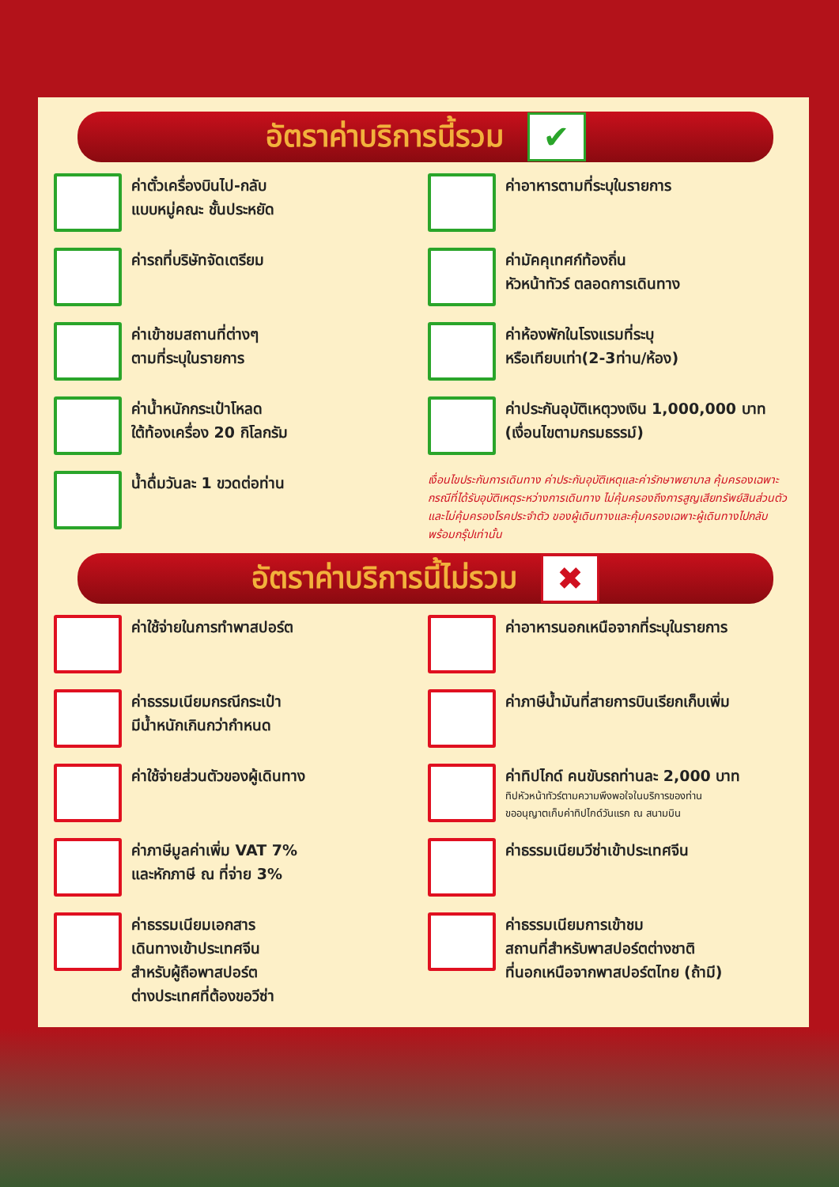อัตราค่าบริการนี้รวม
✔
ค่าตั๋วเครื่องบินไป-กลับ
แบบหมู่คณะ ชั้นประหยัด
ค่ารถที่บริษัทจัดเตรียม
ค่าเข้าชมสถานที่ต่างๆ
ตามที่ระบุในรายการ
ค่าน้ำหนักกระเป๋าโหลด
ใต้ท้องเครื่อง 20 กิโลกรัม
น้ำดื่มวันละ 1 ขวดต่อท่าน
ค่าอาหารตามที่ระบุในรายการ
ค่ามัคคุเทศก์ท้องถิ่น
หัวหน้าทัวร์ ตลอดการเดินทาง
ค่าห้องพักในโรงแรมที่ระบุ
หรือเทียบเท่า(2-3ท่าน/ห้อง)
ค่าประกันอุบัติเหตุวงเงิน 1,000,000 บาท
(เงื่อนไขตามกรมธรรม์)
เงื่อนไขประกันการเดินทาง ค่าประกันอุบัติเหตุและค่ารักษาพยาบาล คุ้มครองเฉพาะกรณีที่ได้รับอุบัติเหตุระหว่างการเดินทาง ไม่คุ้มครองถึงการสูญเสียทรัพย์สินส่วนตัวและไม่คุ้มครองโรคประจำตัว ของผู้เดินทางและคุ้มครองเฉพาะผู้เดินทางไปกลับพร้อมกรุ๊ปเท่านั้น
อัตราค่าบริการนี้ไม่รวม
✖
ค่าใช้จ่ายในการทำพาสปอร์ต
ค่าธรรมเนียมกรณีกระเป๋า
มีน้ำหนักเกินกว่ากำหนด
ค่าใช้จ่ายส่วนตัวของผู้เดินทาง
ค่าภาษีมูลค่าเพิ่ม VAT 7%
และหักภาษี ณ ที่จ่าย 3%
ค่าธรรมเนียมเอกสาร
เดินทางเข้าประเทศจีน
สำหรับผู้ถือพาสปอร์ต
ต่างประเทศที่ต้องขอวีซ่า
ค่าอาหารนอกเหนือจากที่ระบุในรายการ
ค่าภาษีน้ำมันที่สายการบินเรียกเก็บเพิ่ม
ค่าทิปไกด์ คนขับรถท่านละ 2,000 บาท
ทิปหัวหน้าทัวร์ตามความพึงพอใจในบริการของท่าน
ขออนุญาตเก็บค่าทิปไกด์วันแรก ณ สนามบิน
ค่าธรรมเนียมวีซ่าเข้าประเทศจีน
ค่าธรรมเนียมการเข้าชม
สถานที่สำหรับพาสปอร์ตต่างชาติ
ที่นอกเหนือจากพาสปอร์ตไทย (ถ้ามี)